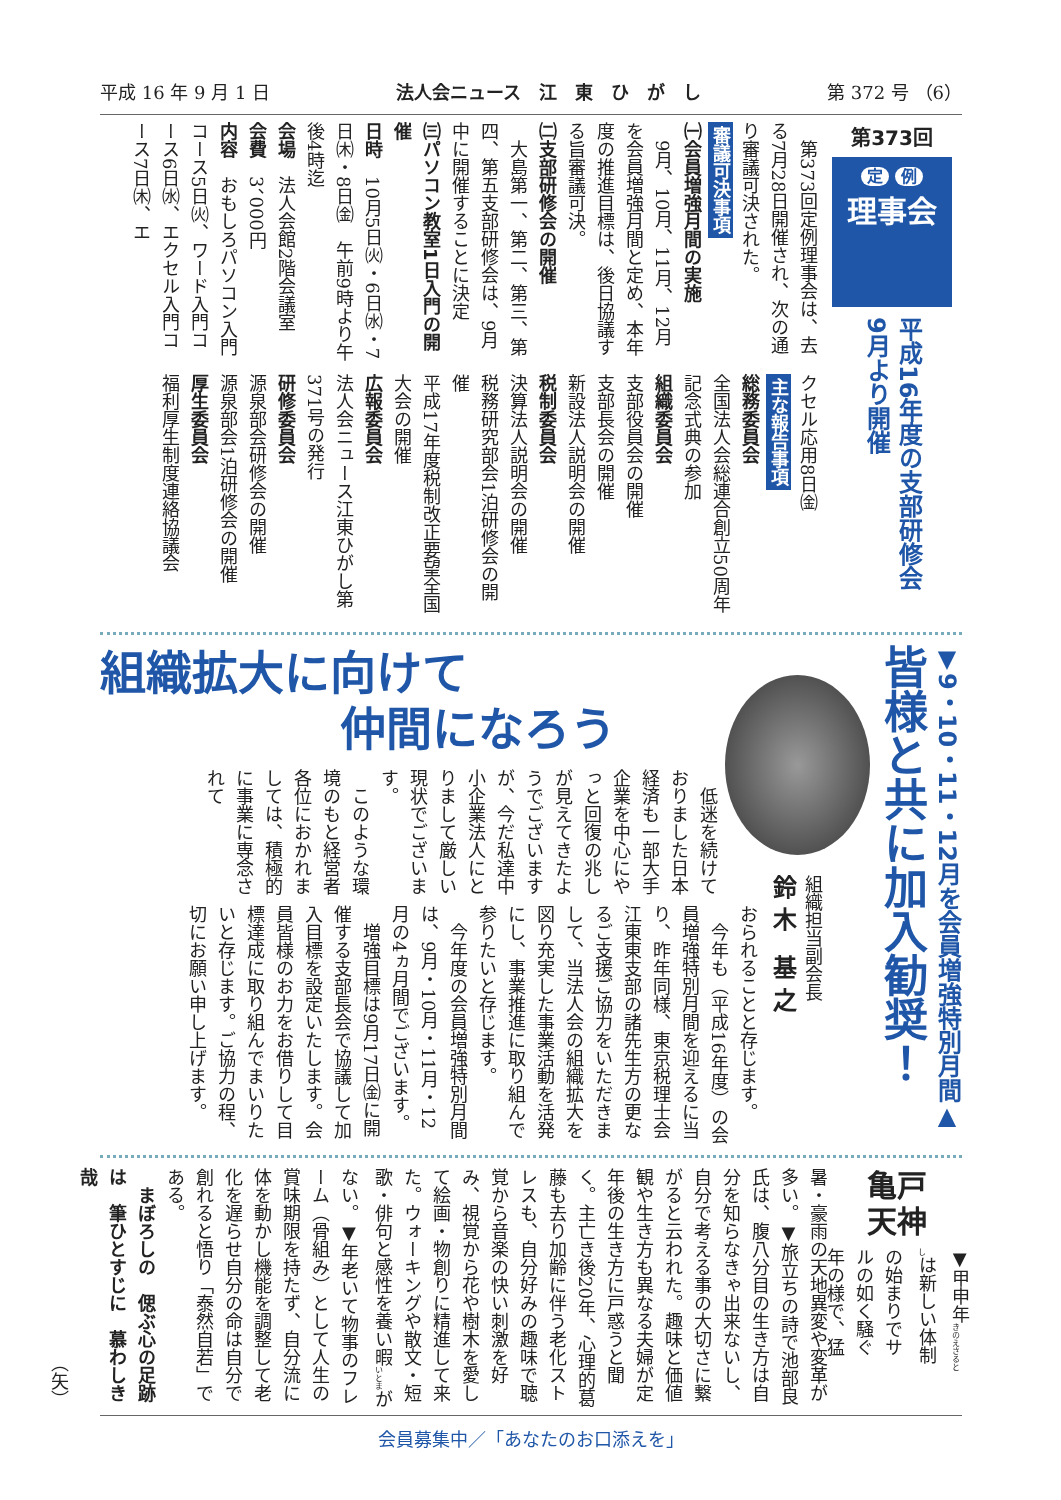平成 16 年 9 月 1 日 法人会ニュース　江　東　ひ　が　し 第 372 号 （6）
第373回
定 例
理事会
平成16年度の支部研修会
9月より開催
　第373回定例理事会は、去る7月28日開催され、次の通り審議可決された。
審議可決事項
㈠会員増強月間の実施
　9月、10月、11月、12月を会員増強月間と定め、本年度の推進目標は、後日協議する旨審議可決。
㈡支部研修会の開催
　大島第一、第二、第三、第四、第五支部研修会は、9月中に開催することに決定
㈢パソコン教室1日入門の開催
日時　10月5日㈫・6日㈬・7日㈭・8日㈮　午前9時より午後4時迄
会場　法人会館2階会議室
会費　3、000円
内容　おもしろパソコン入門コース5日㈫、ワード入門コース6日㈬、エクセル入門コース7日㈭、エ
クセル応用8日㈮
主な報告事項
総務委員会
全国法人会総連合創立50周年記念式典の参加
組織委員会
支部役員会の開催
支部長会の開催
新設法人説明会の開催
税制委員会
決算法人説明会の開催
税務研究部会1泊研修会の開催
平成17年度税制改正要望全国大会の開催
広報委員会
法人会ニュース江東ひがし第371号の発行
研修委員会
源泉部会研修会の開催
源泉部会1泊研修会の開催
厚生委員会
福利厚生制度連絡協議会
▼9・10・11・12月を会員増強特別月間▲
皆様と共に加入勧奨！
組織担当副会長
鈴 木　基 之
組織拡大に向けて
仲間になろう
　低迷を続けておりました日本経済も一部大手企業を中心にやっと回復の兆しが見えてきたようでございますが、今だ私達中小企業法人にとりまして厳しい現状でございます。
　このような環境のもと経営者各位におかれましては、積極的に事業に専念されて
おられることと存じます。
　今年も（平成16年度）の会員増強特別月間を迎えるに当り、昨年同様、東京税理士会江東東支部の諸先生方の更なるご支援ご協力をいただきまして、当法人会の組織拡大を図り充実した事業活動を活発にし、事業推進に取り組んで参りたいと存じます。
　今年度の会員増強特別月間は、9月・10月・11月・12月の4ヵ月間でございます。
　増強目標は9月17日㈮に開催する支部長会で協議して加入目標を設定いたします。会員皆様のお力をお借りして目標達成に取り組んでまいりたいと存じます。ご協力の程、切にお願い申し上げます。
亀戸
天神
▼甲申年<sub>きのえさるとし</sub>は新しい体制の始まりでサルの如く騒ぐ年の様で、猛
暑・豪雨の天地異変や変革が多い。▼旅立ちの詩で池部良氏は、腹八分目の生き方は自分を知らなきゃ出来ないし、自分で考える事の大切さに繋がると云われた。趣味と価値観や生き方も異なる夫婦が定年後の生き方に戸惑うと聞く。主亡き後20年、心理的葛藤も去り加齢に伴う老化ストレスも、自分好みの趣味で聴覚から音楽の快い刺激を好み、視覚から花や樹木を愛して絵画・物創りに精進して来た。ウォーキングや散文・短歌・俳句と感性を養い暇<sub>いとま</sub>がない。▼年老いて物事のフレーム（骨組み）として人生の賞味期限を持たず、自分流に体を動かし機能を調整して老化を遅らせ自分の命は自分で創れると悟り「泰然自若」である。
　まぼろしの　偲ぶ心の足跡は　筆ひとすじに　慕わしき哉
（矢）
会員募集中／「あなたのお口添えを」